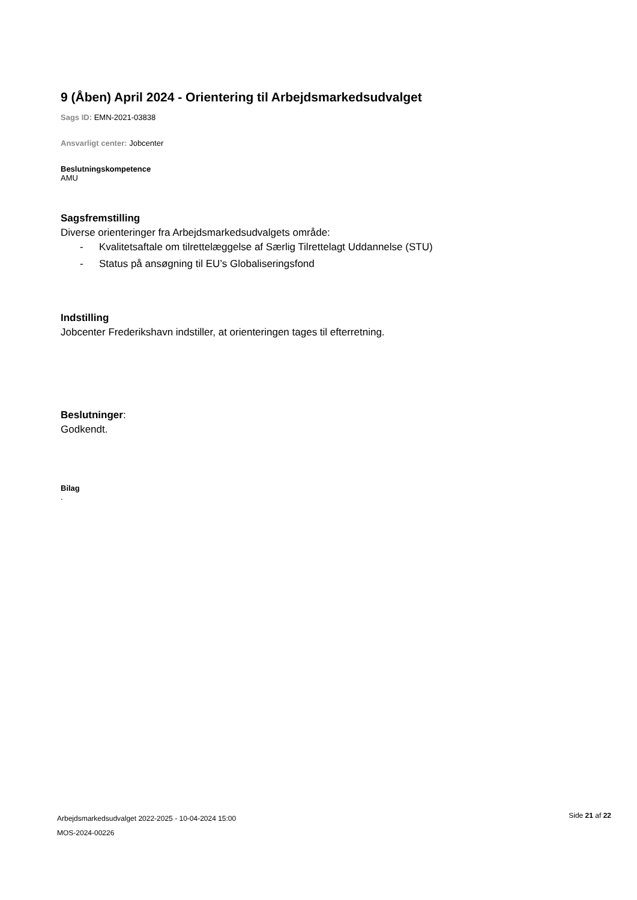9 (Åben) April 2024 - Orientering til Arbejdsmarkedsudvalget
Sags ID: EMN-2021-03838
Ansvarligt center: Jobcenter
Beslutningskompetence
AMU
Sagsfremstilling
Diverse orienteringer fra Arbejdsmarkedsudvalgets område:
- Kvalitetsaftale om tilrettelæggelse af Særlig Tilrettelagt Uddannelse (STU)
- Status på ansøgning til EU’s Globaliseringsfond
Indstilling
Jobcenter Frederikshavn indstiller, at orienteringen tages til efterretning.
Beslutninger:
Godkendt.
Bilag
.
Arbejdsmarkedsudvalget 2022-2025 - 10-04-2024 15:00
MOS-2024-00226
Side 21 af 22